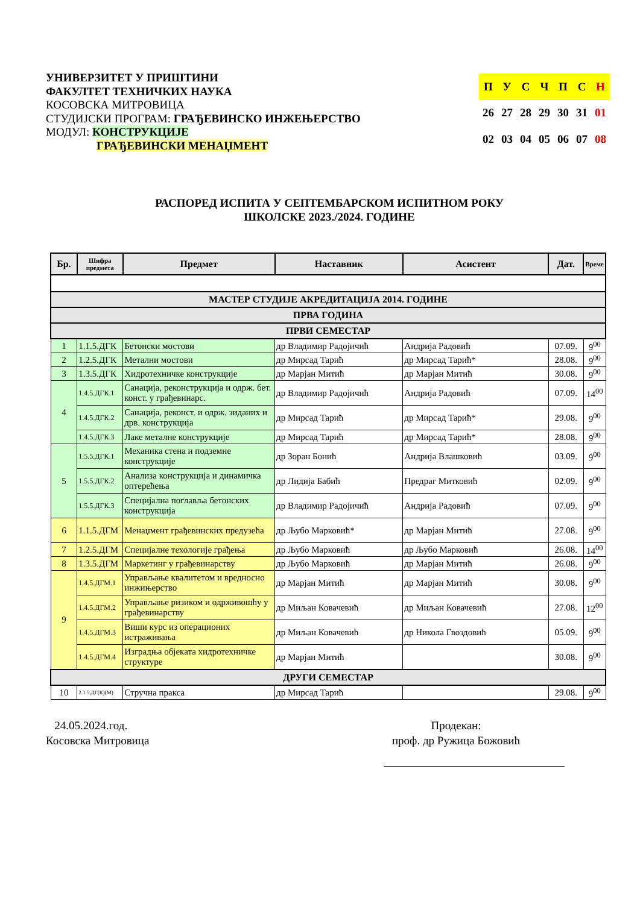УНИВЕРЗИТЕТ У ПРИШТИНИ
ФАКУЛТЕТ ТЕХНИЧКИХ НАУКА
КОСОВСКА МИТРОВИЦА
СТУДИЈСКИ ПРОГРАМ: ГРАЂЕВИНСКО ИНЖЕЊЕРСТВО
МОДУЛ: КОНСТРУКЦИЈЕ
ГРАЂЕВИНСКИ МЕНАЏМЕНТ
| П | У | С | Ч | П | С | Н |
| 26 | 27 | 28 | 29 | 30 | 31 | 01 |
| 02 | 03 | 04 | 05 | 06 | 07 | 08 |
РАСПОРЕД ИСПИТА У СЕПТЕМБАРСКОМ ИСПИТНОМ РОКУ
ШКОЛСКЕ 2023./2024. ГОДИНЕ
| Бр. | Шифра предмета | Предмет | Наставник | Асистент | Дат. | Време |
| --- | --- | --- | --- | --- | --- | --- |
| МАСТЕР СТУДИЈЕ АКРЕДИТАЦИЈА 2014. ГОДИНЕ | | | | | | |
| ПРВА ГОДИНА | | | | | | |
| ПРВИ СЕМЕСТАР | | | | | | |
| 1 | 1.1.5.ДГК | Бетонски мостови | др Владимир Радојичић | Андрија Радовић | 07.09. | 9<sup>00</sup> |
| 2 | 1.2.5.ДГК | Метални мостови | др Мирсад Тарић | др Мирсад Тарић* | 28.08. | 9<sup>00</sup> |
| 3 | 1.3.5.ДГК | Хидротехничке конструкције | др Марјан Митић | др Марјан Митић | 30.08. | 9<sup>00</sup> |
| 4 | 1.4.5.ДГК.1 | Санација, реконструкција и одрж. бет. конст. у грађевинарс. | др Владимир Радојичић | Андрија Радовић | 07.09. | 14<sup>00</sup> |
| | 1.4.5.ДГК.2 | Санација, реконст. и одрж. зиданих и дрв. конструкција | др Мирсад Тарић | др Мирсад Тарић* | 29.08. | 9<sup>00</sup> |
| | 1.4.5.ДГК.3 | Лаке металне конструкције | др Мирсад Тарић | др Мирсад Тарић* | 28.08. | 9<sup>00</sup> |
| 5 | 1.5.5.ДГК.1 | Механика стена и подземне конструкције | др Зоран Бонић | Андрија Влашковић | 03.09. | 9<sup>00</sup> |
| | 1.5.5.ДГК.2 | Анализа конструкција и динамичка оптерећења | др Лидија Бабић | Предраг Митковић | 02.09. | 9<sup>00</sup> |
| | 1.5.5.ДГК.3 | Специјална поглавља бетонских конструкција | др Владимир Радојичић | Андрија Радовић | 07.09. | 9<sup>00</sup> |
| 6 | 1.1.5.ДГМ | Менаџмент грађевинских предузећа | др Љубо Марковић* | др Марјан Митић | 27.08. | 9<sup>00</sup> |
| 7 | 1.2.5.ДГМ | Специјалне техологије грађења | др Љубо Марковић | др Љубо Марковић | 26.08. | 14<sup>00</sup> |
| 8 | 1.3.5.ДГМ | Маркетинг у грађевинарству | др Љубо Марковић | др Марјан Митић | 26.08. | 9<sup>00</sup> |
| 9 | 1.4.5.ДГМ.1 | Управљање квалитетом и вредносно инжињерство | др Марјан Митић | др Марјан Митић | 30.08. | 9<sup>00</sup> |
| | 1.4.5.ДГМ.2 | Управљање ризиком и одрживошћу у грађевинарству | др Миљан Ковачевић | др Миљан Ковачевић | 27.08. | 12<sup>00</sup> |
| | 1.4.5.ДГМ.3 | Виши курс из операционих истраживања | др Миљан Ковачевић | др Никола Гвоздовић | 05.09. | 9<sup>00</sup> |
| | 1.4.5.ДГМ.4 | Изградња објеката хидротехничке структуре | др Марјан Митић | | 30.08. | 9<sup>00</sup> |
| ДРУГИ СЕМЕСТАР | | | | | | |
| 10 | 2.1.5.ДГ(К)(М) | Стручна пракса | др Мирсад Тарић | | 29.08. | 9<sup>00</sup> |
24.05.2024.год.
Косовска Митровица
Продекан:
проф. др Ружица Божовић